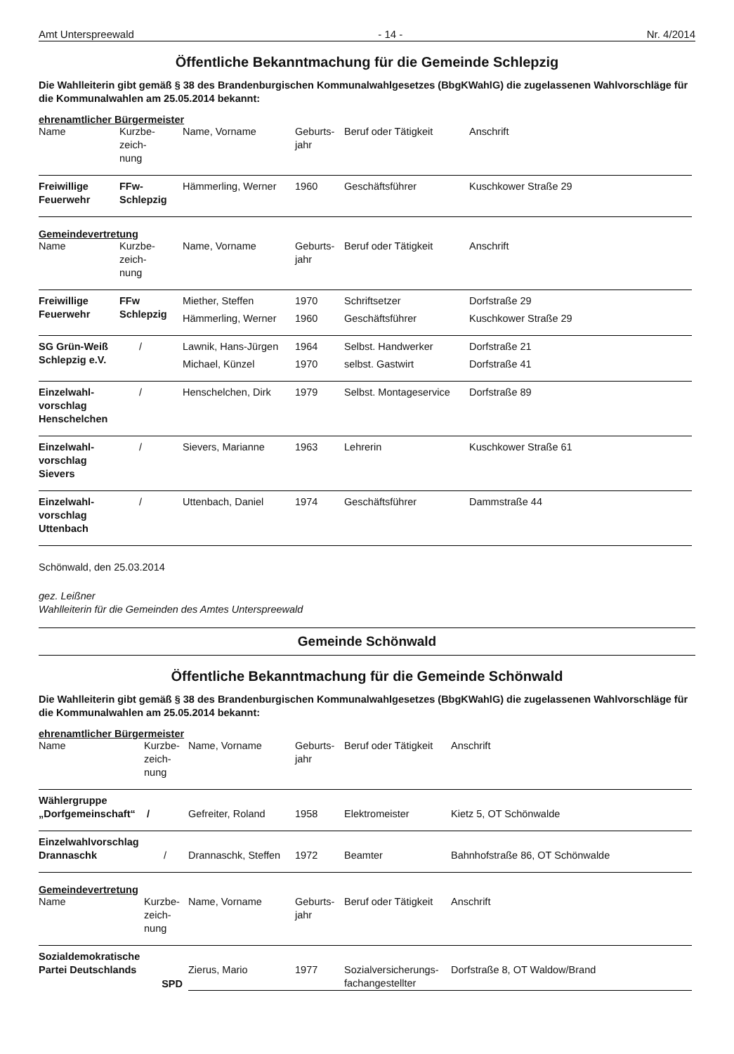Amt Unterspreewald - 14 - Nr. 4/2014
Öffentliche Bekanntmachung für die Gemeinde Schlepzig
Die Wahlleiterin gibt gemäß § 38 des Brandenburgischen Kommunalwahlgesetzes (BbgKWahlG) die zugelassenen Wahlvorschläge für die Kommunalwahlen am 25.05.2014 bekannt:
ehrenamtlicher Bürgermeister
| Name | Kurzbe- zeich- nung | Name, Vorname | Geburts- jahr | Beruf oder Tätigkeit | Anschrift |
| Freiwillige Feuerwehr | FFw- Schlepzig | Hämmerling, Werner | 1960 | Geschäftsführer | Kuschkower Straße 29 |
Gemeindevertretung
| Name | Kurzbe- zeich- nung | Name, Vorname | Geburts- jahr | Beruf oder Tätigkeit | Anschrift |
| Freiwillige Feuerwehr | FFw Schlepzig | Miether, Steffen | 1970 | Schriftsetzer | Dorfstraße 29 |
| | | Hämmerling, Werner | 1960 | Geschäftsführer | Kuschkower Straße 29 |
| SG Grün-Weiß Schlepzig e.V. | / | Lawnik, Hans-Jürgen | 1964 | Selbst. Handwerker | Dorfstraße 21 |
| | | Michael, Künzel | 1970 | selbst. Gastwirt | Dorfstraße 41 |
| Einzelwahl- vorschlag Henschelchen | / | Henschelchen, Dirk | 1979 | Selbst. Montageservice | Dorfstraße 89 |
| Einzelwahl- vorschlag Sievers | / | Sievers, Marianne | 1963 | Lehrerin | Kuschkower Straße 61 |
| Einzelwahl- vorschlag Uttenbach | / | Uttenbach, Daniel | 1974 | Geschäftsführer | Dammstraße 44 |
Schönwald, den 25.03.2014
gez. Leißner
Wahlleiterin für die Gemeinden des Amtes Unterspreewald
Gemeinde Schönwald
Öffentliche Bekanntmachung für die Gemeinde Schönwald
Die Wahlleiterin gibt gemäß § 38 des Brandenburgischen Kommunalwahlgesetzes (BbgKWahlG) die zugelassenen Wahlvorschläge für die Kommunalwahlen am 25.05.2014 bekannt:
ehrenamtlicher Bürgermeister
| Name | Kurzbe- zeich- nung | Name, Vorname | Geburts- jahr | Beruf oder Tätigkeit | Anschrift |
| Wählergruppe „Dorfgemeinschaft“ / | | Gefreiter, Roland | 1958 | Elektromeister | Kietz 5, OT Schönwalde |
| Einzelwahlvorschlag Drannaschk | / | Drannaschk, Steffen | 1972 | Beamter | Bahnhofstraße 86, OT Schönwalde |
Gemeindevertretung
| Name | Kurzbe- zeich- nung | Name, Vorname | Geburts- jahr | Beruf oder Tätigkeit | Anschrift |
| Sozialdemokratische Partei Deutschlands | SPD | Zierus, Mario | 1977 | Sozialversicherungs- fachangestellter | Dorfstraße 8, OT Waldow/Brand |